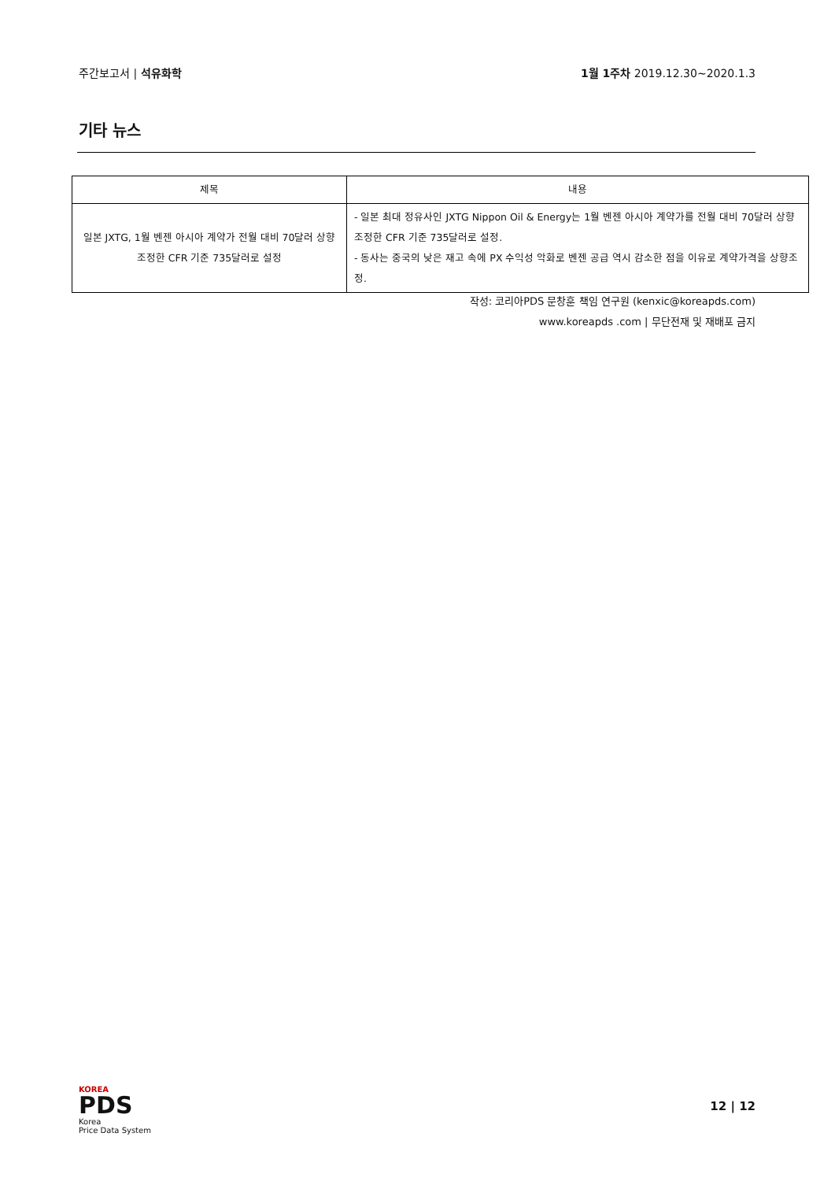주간보고서 | 석유화학 1월 1주차 2019.12.30~2020.1.3
기타 뉴스
| 제목 | 내용 |
| --- | --- |
| 일본 JXTG, 1월 벤젠 아시아 계약가 전월 대비 70달러 상향조정한 CFR 기준 735달러로 설정 | - 일본 최대 정유사인 JXTG Nippon Oil & Energy는 1월 벤젠 아시아 계약가를 전월 대비 70달러 상향조정한 CFR 기준 735달러로 설정. - 동사는 중국의 낮은 재고 속에 PX 수익성 악화로 벤젠 공급 역시 감소한 점을 이유로 계약가격을 상향조정. |
작성: 코리아PDS 문창훈 책임 연구원 (kenxic@koreapds.com)
www.koreapds .com | 무단전재 및 재배포 금지
KOREA
PDS
Korea
Price Data System
12 | 12